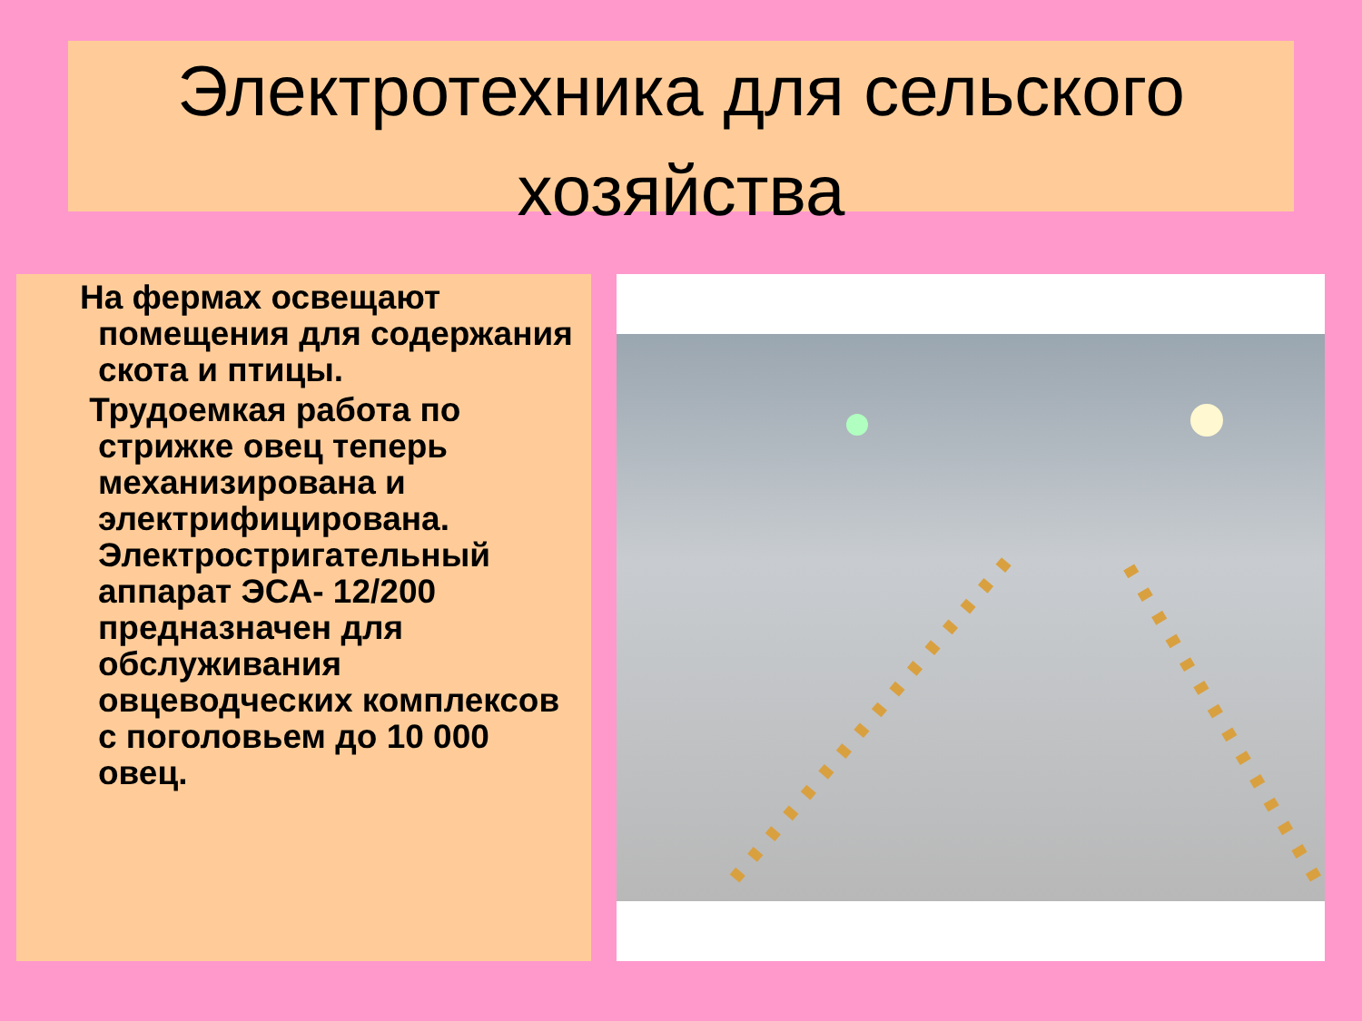Электротехника для сельского хозяйства
На фермах освещают помещения для содержания скота и птицы.
Трудоемкая работа по стрижке овец теперь механизирована и электрифицирована. Электростригательный аппарат ЭСА- 12/200 предназначен для обслуживания овцеводческих комплексов с поголовьем до 10 000 овец.